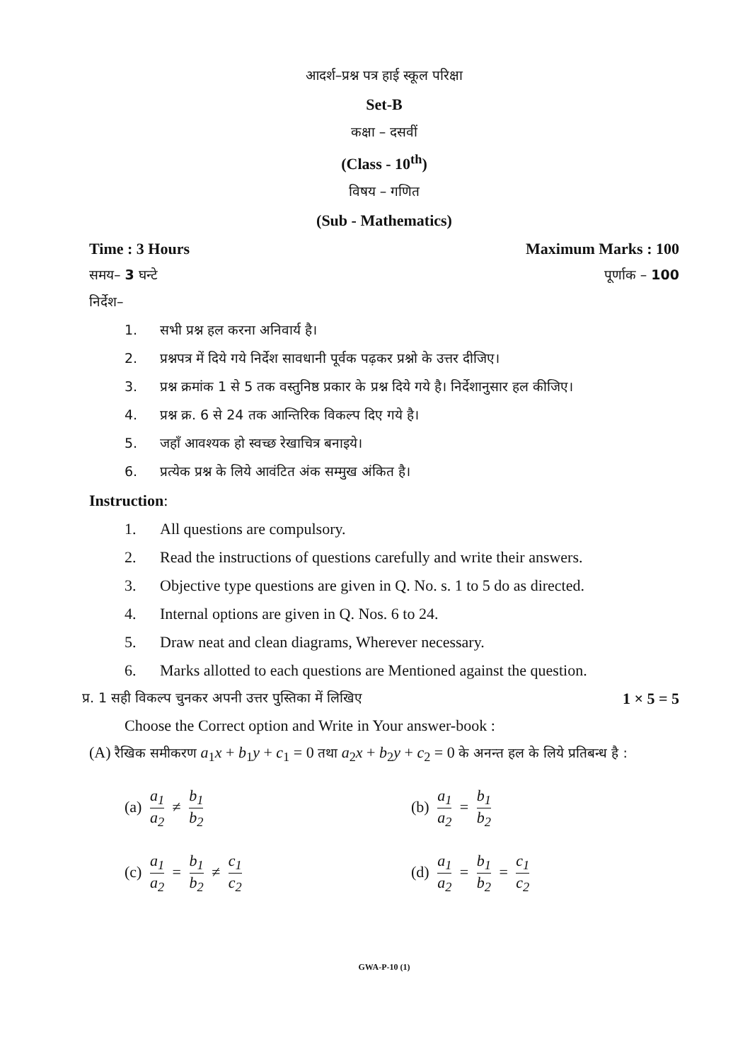आदर्श–प्रश्न पत्र हाई स्कूल परिक्षा
Set-B
कक्षा – दसवीं
(Class - 10<sup>th</sup>)
विषय – गणित
(Sub - Mathematics)
Time : 3 Hours Maximum Marks : 100
समय– 3 घन्टे पूर्णाक – 100
निर्देश–
1. सभी प्रश्न हल करना अनिवार्य है।
2. प्रश्नपत्र में दिये गये निर्देश सावधानी पूर्वक पढ़कर प्रश्नो के उत्तर दीजिए।
3. प्रश्न क्रमांक 1 से 5 तक वस्तुनिष्ठ प्रकार के प्रश्न दिये गये है। निर्देशानुसार हल कीजिए।
4. प्रश्न क्र. 6 से 24 तक आन्तिरिक विकल्प दिए गये है।
5. जहाँ आवश्यक हो स्वच्छ रेखाचित्र बनाइये।
6. प्रत्येक प्रश्न के लिये आवंटित अंक सम्मुख अंकित है।
Instruction:
1. All questions are compulsory.
2. Read the instructions of questions carefully and write their answers.
3. Objective type questions are given in Q. No. s. 1 to 5 do as directed.
4. Internal options are given in Q. Nos. 6 to 24.
5. Draw neat and clean diagrams, Wherever necessary.
6. Marks allotted to each questions are Mentioned against the question.
प्र. 1 सही विकल्प चुनकर अपनी उत्तर पुस्तिका में लिखिए 1 × 5 = 5
Choose the Correct option and Write in Your answer-book :
(A) रैखिक समीकरण a<sub>1</sub>x + b<sub>1</sub>y + c<sub>1</sub> = 0 तथा a<sub>2</sub>x + b<sub>2</sub>y + c<sub>2</sub> = 0 के अनन्त हल के लिये प्रतिबन्ध है :
(a) a<sub>1</sub> a<sub>2</sub> ≠ b<sub>1</sub> b<sub>2</sub>
(b) a<sub>1</sub> a<sub>2</sub> = b<sub>1</sub> b<sub>2</sub>
(c) a<sub>1</sub> a<sub>2</sub> = b<sub>1</sub> b<sub>2</sub> ≠ c<sub>1</sub> c<sub>2</sub>
(d) a<sub>1</sub> a<sub>2</sub> = b<sub>1</sub> b<sub>2</sub> = c<sub>1</sub> c<sub>2</sub>
GWA-P-10 (1)